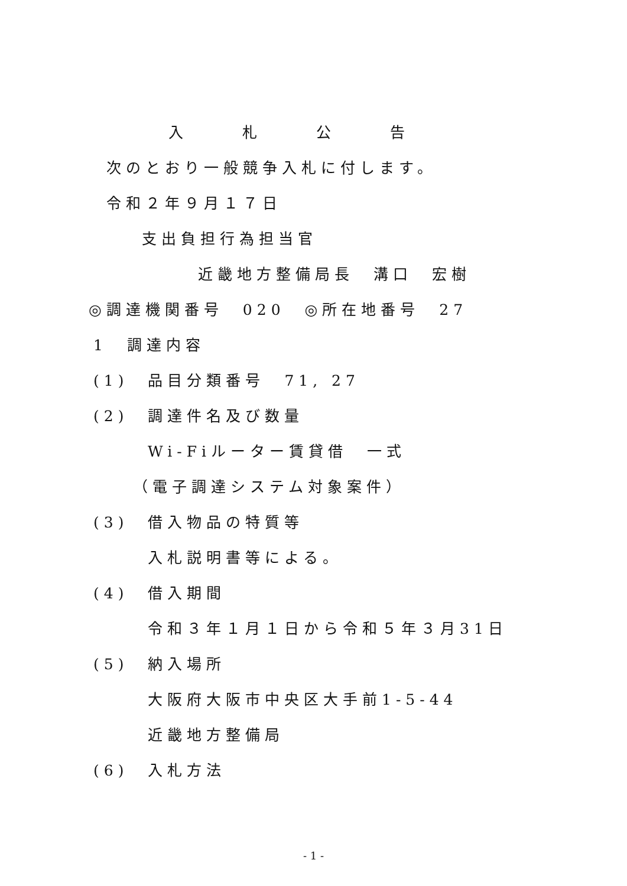入　　　　札　　　　公　　　　告
次のとおり一般競争入札に付します。
令和２年９月１７日
支出負担行為担当官
近畿地方整備局長　溝口　宏樹
◎調達機関番号　020　◎所在地番号　27
1　調達内容
(1)　品目分類番号　71, 27
(2)　調達件名及び数量
Wi-Fiルーター賃貸借　一式
（電子調達システム対象案件）
(3)　借入物品の特質等
入札説明書等による。
(4)　借入期間
令和３年１月１日から令和５年３月31日
(5)　納入場所
大阪府大阪市中央区大手前1-5-44
近畿地方整備局
(6)　入札方法
- 1 -